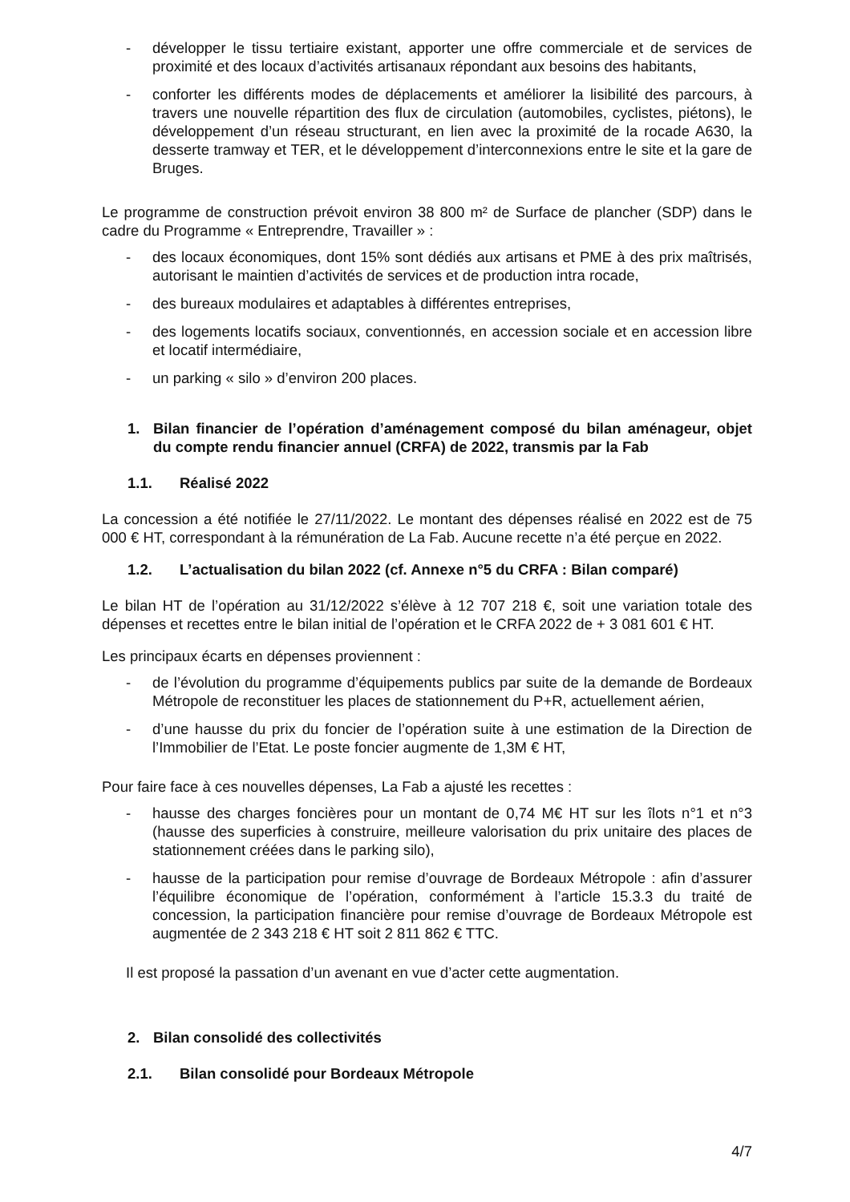- développer le tissu tertiaire existant, apporter une offre commerciale et de services de proximité et des locaux d’activités artisanaux répondant aux besoins des habitants,
- conforter les différents modes de déplacements et améliorer la lisibilité des parcours, à travers une nouvelle répartition des flux de circulation (automobiles, cyclistes, piétons), le développement d’un réseau structurant, en lien avec la proximité de la rocade A630, la desserte tramway et TER, et le développement d’interconnexions entre le site et la gare de Bruges.
Le programme de construction prévoit environ 38 800 m² de Surface de plancher (SDP) dans le cadre du Programme « Entreprendre, Travailler » :
- des locaux économiques, dont 15% sont dédiés aux artisans et PME à des prix maîtrisés, autorisant le maintien d’activités de services et de production intra rocade,
- des bureaux modulaires et adaptables à différentes entreprises,
- des logements locatifs sociaux, conventionnés, en accession sociale et en accession libre et locatif intermédiaire,
- un parking « silo » d’environ 200 places.
1. Bilan financier de l’opération d’aménagement composé du bilan aménageur, objet du compte rendu financier annuel (CRFA) de 2022, transmis par la Fab
1.1. Réalisé 2022
La concession a été notifiée le 27/11/2022. Le montant des dépenses réalisé en 2022 est de 75 000 € HT, correspondant à la rémunération de La Fab. Aucune recette n’a été perçue en 2022.
1.2. L’actualisation du bilan 2022 (cf. Annexe n°5 du CRFA : Bilan comparé)
Le bilan HT de l’opération au 31/12/2022 s’élève à 12 707 218 €, soit une variation totale des dépenses et recettes entre le bilan initial de l’opération et le CRFA 2022 de + 3 081 601 € HT.
Les principaux écarts en dépenses proviennent :
- de l’évolution du programme d’équipements publics par suite de la demande de Bordeaux Métropole de reconstituer les places de stationnement du P+R, actuellement aérien,
- d’une hausse du prix du foncier de l’opération suite à une estimation de la Direction de l’Immobilier de l’Etat. Le poste foncier augmente de 1,3M € HT,
Pour faire face à ces nouvelles dépenses, La Fab a ajusté les recettes :
- hausse des charges foncières pour un montant de 0,74 M€ HT sur les îlots n°1 et n°3 (hausse des superficies à construire, meilleure valorisation du prix unitaire des places de stationnement créées dans le parking silo),
- hausse de la participation pour remise d’ouvrage de Bordeaux Métropole : afin d’assurer l’équilibre économique de l’opération, conformément à l’article 15.3.3 du traité de concession, la participation financière pour remise d’ouvrage de Bordeaux Métropole est augmentée de 2 343 218 € HT soit 2 811 862 € TTC.
Il est proposé la passation d’un avenant en vue d’acter cette augmentation.
2. Bilan consolidé des collectivités
2.1. Bilan consolidé pour Bordeaux Métropole
4/7